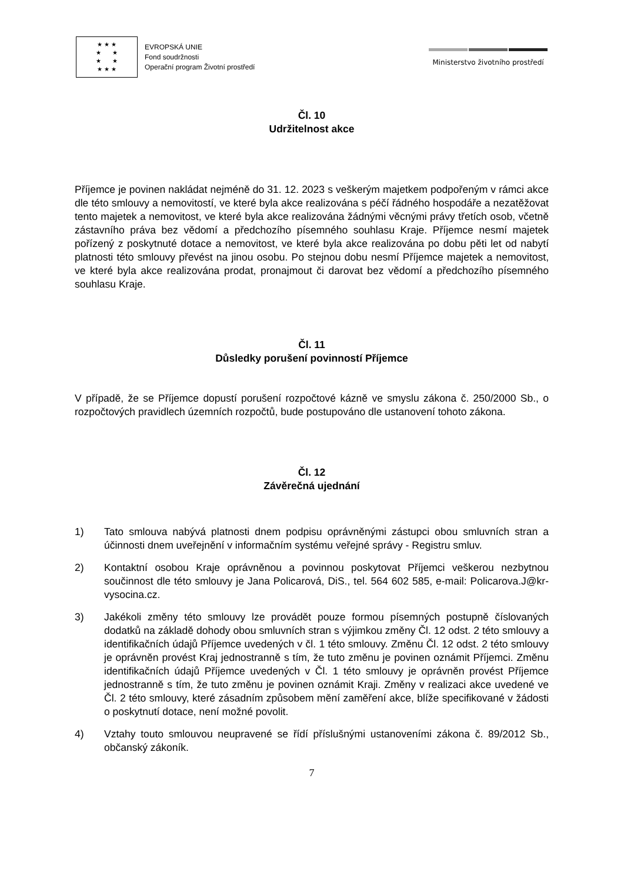★ ★ ★
★ ★
★ ★
★ ★ ★
EVROPSKÁ UNIE
Fond soudržnosti
Operační program Životní prostředí
Ministerstvo životního prostředí
Čl. 10
Udržitelnost akce
Příjemce je povinen nakládat nejméně do 31. 12. 2023 s veškerým majetkem podpořeným v rámci akce dle této smlouvy a nemovitostí, ve které byla akce realizována s péčí řádného hospodáře a nezatěžovat tento majetek a nemovitost, ve které byla akce realizována žádnými věcnými právy třetích osob, včetně zástavního práva bez vědomí a předchozího písemného souhlasu Kraje. Příjemce nesmí majetek pořízený z poskytnuté dotace a nemovitost, ve které byla akce realizována po dobu pěti let od nabytí platnosti této smlouvy převést na jinou osobu. Po stejnou dobu nesmí Příjemce majetek a nemovitost, ve které byla akce realizována prodat, pronajmout či darovat bez vědomí a předchozího písemného souhlasu Kraje.
Čl. 11
Důsledky porušení povinností Příjemce
V případě, že se Příjemce dopustí porušení rozpočtové kázně ve smyslu zákona č. 250/2000 Sb., o rozpočtových pravidlech územních rozpočtů, bude postupováno dle ustanovení tohoto zákona.
Čl. 12
Závěrečná ujednání
1) Tato smlouva nabývá platnosti dnem podpisu oprávněnými zástupci obou smluvních stran a účinnosti dnem uveřejnění v informačním systému veřejné správy - Registru smluv.
2) Kontaktní osobou Kraje oprávněnou a povinnou poskytovat Příjemci veškerou nezbytnou součinnost dle této smlouvy je Jana Policarová, DiS., tel. 564 602 585, e-mail: Policarova.J@kr-vysocina.cz.
3) Jakékoli změny této smlouvy lze provádět pouze formou písemných postupně číslovaných dodatků na základě dohody obou smluvních stran s výjimkou změny Čl. 12 odst. 2 této smlouvy a identifikačních údajů Příjemce uvedených v čl. 1 této smlouvy. Změnu Čl. 12 odst. 2 této smlouvy je oprávněn provést Kraj jednostranně s tím, že tuto změnu je povinen oznámit Příjemci. Změnu identifikačních údajů Příjemce uvedených v Čl. 1 této smlouvy je oprávněn provést Příjemce jednostranně s tím, že tuto změnu je povinen oznámit Kraji. Změny v realizaci akce uvedené ve Čl. 2 této smlouvy, které zásadním způsobem mění zaměření akce, blíže specifikované v žádosti o poskytnutí dotace, není možné povolit.
4) Vztahy touto smlouvou neupravené se řídí příslušnými ustanoveními zákona č. 89/2012 Sb., občanský zákoník.
7